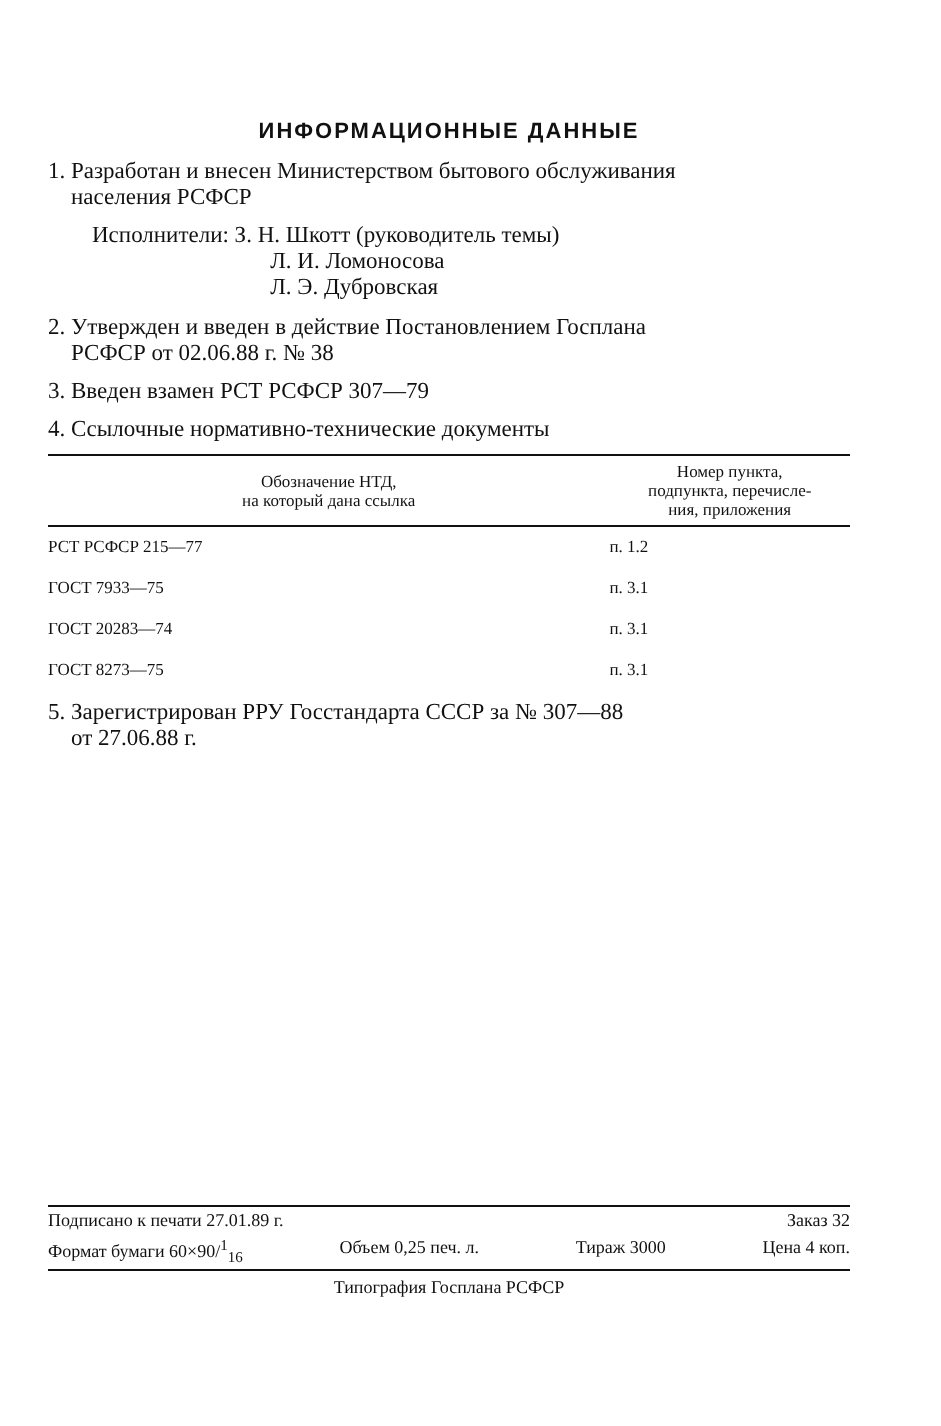ИНФОРМАЦИОННЫЕ ДАННЫЕ
1. Разработан и внесен Министерством бытового обслуживания
населения РСФСР
Исполнители: З. Н. Шкотт (руководитель темы)
Л. И. Ломоносова
Л. Э. Дубровская
2. Утвержден и введен в действие Постановлением Госплана
РСФСР от 02.06.88 г. № 38
3. Введен взамен РСТ РСФСР 307—79
4. Ссылочные нормативно-технические документы
| Обозначение НТД, на который дана ссылка | Номер пункта, подпункта, перечисле- ния, приложения |
| --- | --- |
| РСТ РСФСР 215—77 | п. 1.2 |
| ГОСТ 7933—75 | п. 3.1 |
| ГОСТ 20283—74 | п. 3.1 |
| ГОСТ 8273—75 | п. 3.1 |
5. Зарегистрирован РРУ Госстандарта СССР за № 307—88
от 27.06.88 г.
Подписано к печати 27.01.89 г. Заказ 32
Формат бумаги 60×90/<sup>1</sup><sub>16</sub> Объем 0,25 печ. л. Тираж 3000 Цена 4 коп.
Типография Госплана РСФСР